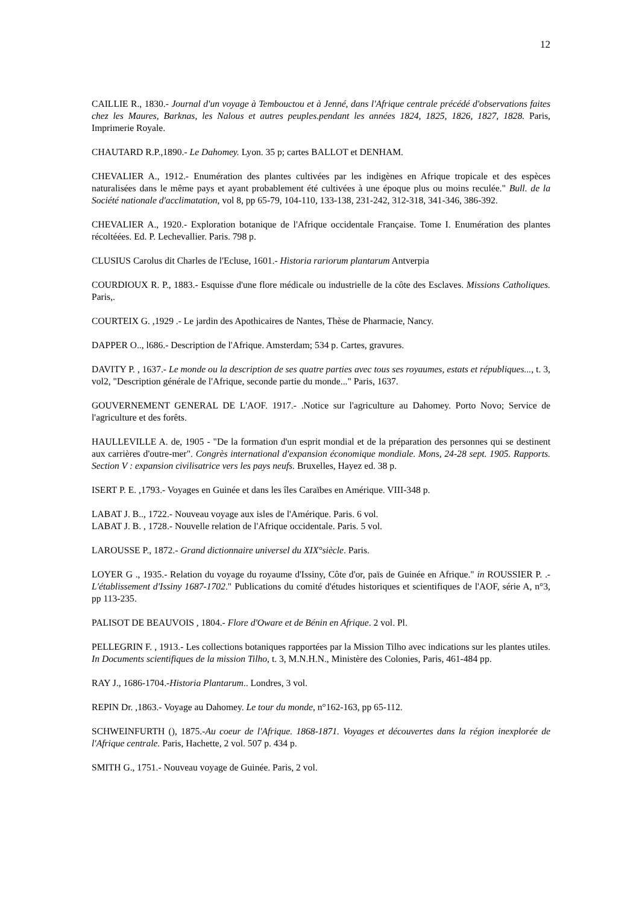12
CAILLIE R., 1830.- Journal d'un voyage à Tembouctou et à Jenné, dans l'Afrique centrale précédé d'observations faites chez les Maures, Barknas, les Nalous et autres peuples.pendant les années 1824, 1825, 1826, 1827, 1828. Paris, Imprimerie Royale.
CHAUTARD R.P.,1890.- Le Dahomey. Lyon. 35 p; cartes BALLOT et DENHAM.
CHEVALIER A., 1912.- Enumération des plantes cultivées par les indigènes en Afrique tropicale et des espèces naturalisées dans le même pays et ayant probablement été cultivées à une époque plus ou moins reculée." Bull. de la Société nationale d'acclimatation, vol 8, pp 65-79, 104-110, 133-138, 231-242, 312-318, 341-346, 386-392.
CHEVALIER A., 1920.- Exploration botanique de l'Afrique occidentale Française. Tome I. Enumération des plantes récoltéées. Ed. P. Lechevallier. Paris. 798 p.
CLUSIUS Carolus dit Charles de l'Ecluse, 1601.- Historia rariorum plantarum Antverpia
COURDIOUX R. P., 1883.- Esquisse d'une flore médicale ou industrielle de la côte des Esclaves. Missions Catholiques. Paris,.
COURTEIX G. ,1929 .- Le jardin des Apothicaires de Nantes, Thèse de Pharmacie, Nancy.
DAPPER O.., l686.- Description de l'Afrique. Amsterdam; 534 p. Cartes, gravures.
DAVITY P. , 1637.- Le monde ou la description de ses quatre parties avec tous ses royaumes, estats et républiques..., t. 3, vol2, "Description générale de l'Afrique, seconde partie du monde..." Paris, 1637.
GOUVERNEMENT GENERAL DE L'AOF. 1917.- .Notice sur l'agriculture au Dahomey. Porto Novo; Service de l'agriculture et des forêts.
HAULLEVILLE A. de, 1905 - "De la formation d'un esprit mondial et de la préparation des personnes qui se destinent aux carrières d'outre-mer". Congrès international d'expansion économique mondiale. Mons, 24-28 sept. 1905. Rapports. Section V : expansion civilisatrice vers les pays neufs. Bruxelles, Hayez ed. 38 p.
ISERT P. E. ,1793.- Voyages en Guinée et dans les îles Caraïbes en Amérique. VIII-348 p.
LABAT J. B.., 1722.- Nouveau voyage aux isles de l'Amérique. Paris. 6 vol.
LABAT J. B. , 1728.- Nouvelle relation de l'Afrique occidentale. Paris. 5 vol.
LAROUSSE P., 1872.- Grand dictionnaire universel du XIX°siècle. Paris.
LOYER G ., 1935.- Relation du voyage du royaume d'Issiny, Côte d'or, païs de Guinée en Afrique." in ROUSSIER P. .-L'établissement d'Issiny 1687-1702." Publications du comité d'études historiques et scientifiques de l'AOF, série A, n°3, pp 113-235.
PALISOT DE BEAUVOIS , 1804.- Flore d'Oware et de Bénin en Afrique. 2 vol. Pl.
PELLEGRIN F. , 1913.- Les collections botaniques rapportées par la Mission Tilho avec indications sur les plantes utiles. In Documents scientifiques de la mission Tilho, t. 3, M.N.H.N., Ministère des Colonies, Paris, 461-484 pp.
RAY J., 1686-1704.-Historia Plantarum.. Londres, 3 vol.
REPIN Dr. ,1863.- Voyage au Dahomey. Le tour du monde, n°162-163, pp 65-112.
SCHWEINFURTH (), 1875.-Au coeur de l'Afrique. 1868-1871. Voyages et découvertes dans la région inexplorée de l'Afrique centrale. Paris, Hachette, 2 vol. 507 p. 434 p.
SMITH G., 1751.- Nouveau voyage de Guinée. Paris, 2 vol.